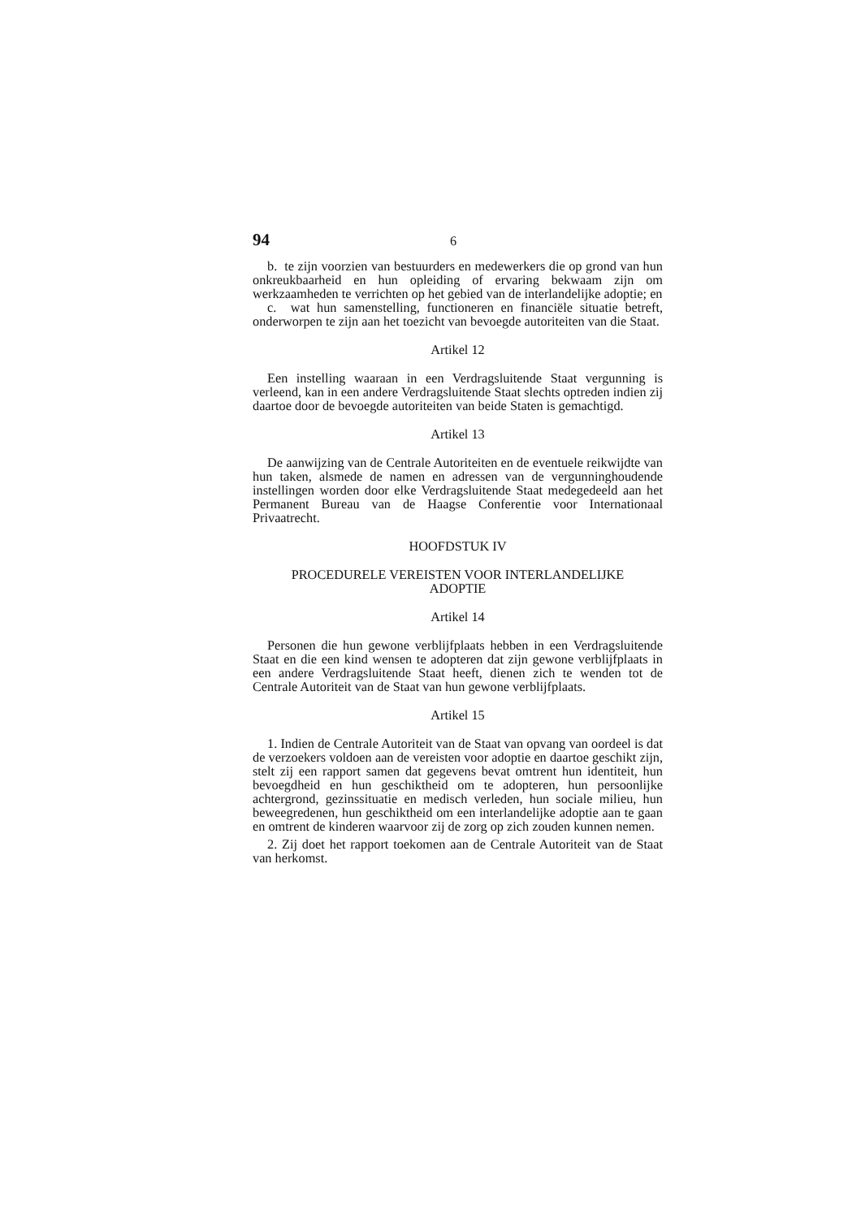94 6
b. te zijn voorzien van bestuurders en medewerkers die op grond van hun onkreukbaarheid en hun opleiding of ervaring bekwaam zijn om werkzaamheden te verrichten op het gebied van de interlandelijke adoptie; en
c. wat hun samenstelling, functioneren en financiële situatie betreft, onderworpen te zijn aan het toezicht van bevoegde autoriteiten van die Staat.
Artikel 12
Een instelling waaraan in een Verdragsluitende Staat vergunning is verleend, kan in een andere Verdragsluitende Staat slechts optreden indien zij daartoe door de bevoegde autoriteiten van beide Staten is gemachtigd.
Artikel 13
De aanwijzing van de Centrale Autoriteiten en de eventuele reikwijdte van hun taken, alsmede de namen en adressen van de vergunninghoudende instellingen worden door elke Verdragsluitende Staat medegedeeld aan het Permanent Bureau van de Haagse Conferentie voor Internationaal Privaatrecht.
HOOFDSTUK IV
PROCEDURELE VEREISTEN VOOR INTERLANDELIJKE
ADOPTIE
Artikel 14
Personen die hun gewone verblijfplaats hebben in een Verdragsluitende Staat en die een kind wensen te adopteren dat zijn gewone verblijfplaats in een andere Verdragsluitende Staat heeft, dienen zich te wenden tot de Centrale Autoriteit van de Staat van hun gewone verblijfplaats.
Artikel 15
1. Indien de Centrale Autoriteit van de Staat van opvang van oordeel is dat de verzoekers voldoen aan de vereisten voor adoptie en daartoe geschikt zijn, stelt zij een rapport samen dat gegevens bevat omtrent hun identiteit, hun bevoegdheid en hun geschiktheid om te adopteren, hun persoonlijke achtergrond, gezinssituatie en medisch verleden, hun sociale milieu, hun beweegredenen, hun geschiktheid om een interlandelijke adoptie aan te gaan en omtrent de kinderen waarvoor zij de zorg op zich zouden kunnen nemen.
2. Zij doet het rapport toekomen aan de Centrale Autoriteit van de Staat van herkomst.